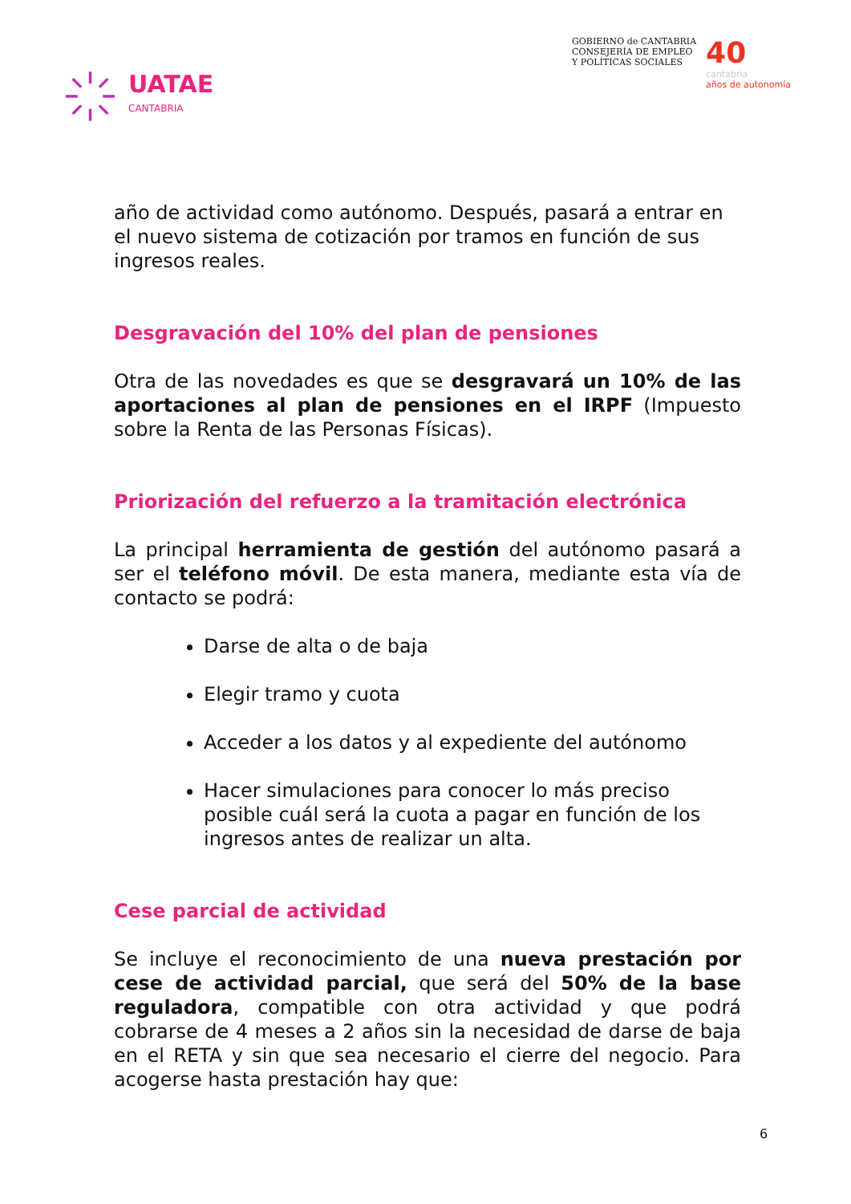UATAE
CANTABRIA
GOBIERNO de CANTABRIA
CONSEJERÍA DE EMPLEO
Y POLÍTICAS SOCIALES
40
cantabria
años de autonomía
año de actividad como autónomo. Después, pasará a entrar en el nuevo sistema de cotización por tramos en función de sus ingresos reales.
Desgravación del 10% del plan de pensiones
Otra de las novedades es que se desgravará un 10% de las aportaciones al plan de pensiones en el IRPF (Impuesto sobre la Renta de las Personas Físicas).
Priorización del refuerzo a la tramitación electrónica
La principal herramienta de gestión del autónomo pasará a ser el teléfono móvil. De esta manera, mediante esta vía de contacto se podrá:
Darse de alta o de baja
Elegir tramo y cuota
Acceder a los datos y al expediente del autónomo
Hacer simulaciones para conocer lo más preciso posible cuál será la cuota a pagar en función de los ingresos antes de realizar un alta.
Cese parcial de actividad
Se incluye el reconocimiento de una nueva prestación por cese de actividad parcial, que será del 50% de la base reguladora, compatible con otra actividad y que podrá cobrarse de 4 meses a 2 años sin la necesidad de darse de baja en el RETA y sin que sea necesario el cierre del negocio. Para acogerse hasta prestación hay que:
6